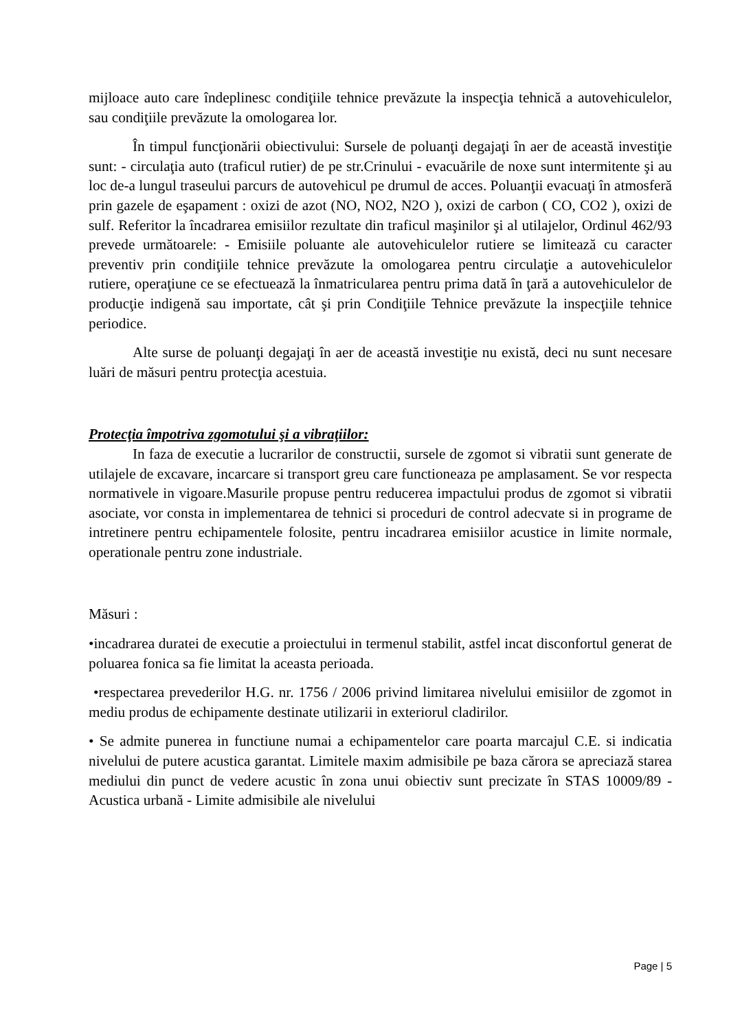mijloace auto care îndeplinesc condiţiile tehnice prevăzute la inspecţia tehnică a autovehiculelor, sau condiţiile prevăzute la omologarea lor.
În timpul funcţionării obiectivului: Sursele de poluanţi degajaţi în aer de această investiţie sunt: - circulaţia auto (traficul rutier) de pe str.Crinului - evacuările de noxe sunt intermitente şi au loc de-a lungul traseului parcurs de autovehicul pe drumul de acces. Poluanţii evacuaţi în atmosferă prin gazele de eşapament : oxizi de azot (NO, NO2, N2O ), oxizi de carbon ( CO, CO2 ), oxizi de sulf. Referitor la încadrarea emisiilor rezultate din traficul maşinilor şi al utilajelor, Ordinul 462/93 prevede următoarele: - Emisiile poluante ale autovehiculelor rutiere se limitează cu caracter preventiv prin condiţiile tehnice prevăzute la omologarea pentru circulaţie a autovehiculelor rutiere, operaţiune ce se efectuează la înmatricularea pentru prima dată în ţară a autovehiculelor de producţie indigenă sau importate, cât şi prin Condiţiile Tehnice prevăzute la inspecţiile tehnice periodice.
Alte surse de poluanţi degajaţi în aer de această investiţie nu există, deci nu sunt necesare luări de măsuri pentru protecţia acestuia.
Protecţia împotriva zgomotului şi a vibraţiilor:
In faza de executie a lucrarilor de constructii, sursele de zgomot si vibratii sunt generate de utilajele de excavare, incarcare si transport greu care functioneaza pe amplasament. Se vor respecta normativele in vigoare.Masurile propuse pentru reducerea impactului produs de zgomot si vibratii asociate, vor consta in implementarea de tehnici si proceduri de control adecvate si in programe de intretinere pentru echipamentele folosite, pentru incadrarea emisiilor acustice in limite normale, operationale pentru zone industriale.
Măsuri :
•incadrarea duratei de executie a proiectului in termenul stabilit, astfel incat disconfortul generat de poluarea fonica sa fie limitat la aceasta perioada.
•respectarea prevederilor H.G. nr. 1756 / 2006 privind limitarea nivelului emisiilor de zgomot in mediu produs de echipamente destinate utilizarii in exteriorul cladirilor.
• Se admite punerea in functiune numai a echipamentelor care poarta marcajul C.E. si indicatia nivelului de putere acustica garantat. Limitele maxim admisibile pe baza cărora se apreciază starea mediului din punct de vedere acustic în zona unui obiectiv sunt precizate în STAS 10009/89 - Acustica urbană - Limite admisibile ale nivelului
Page | 5